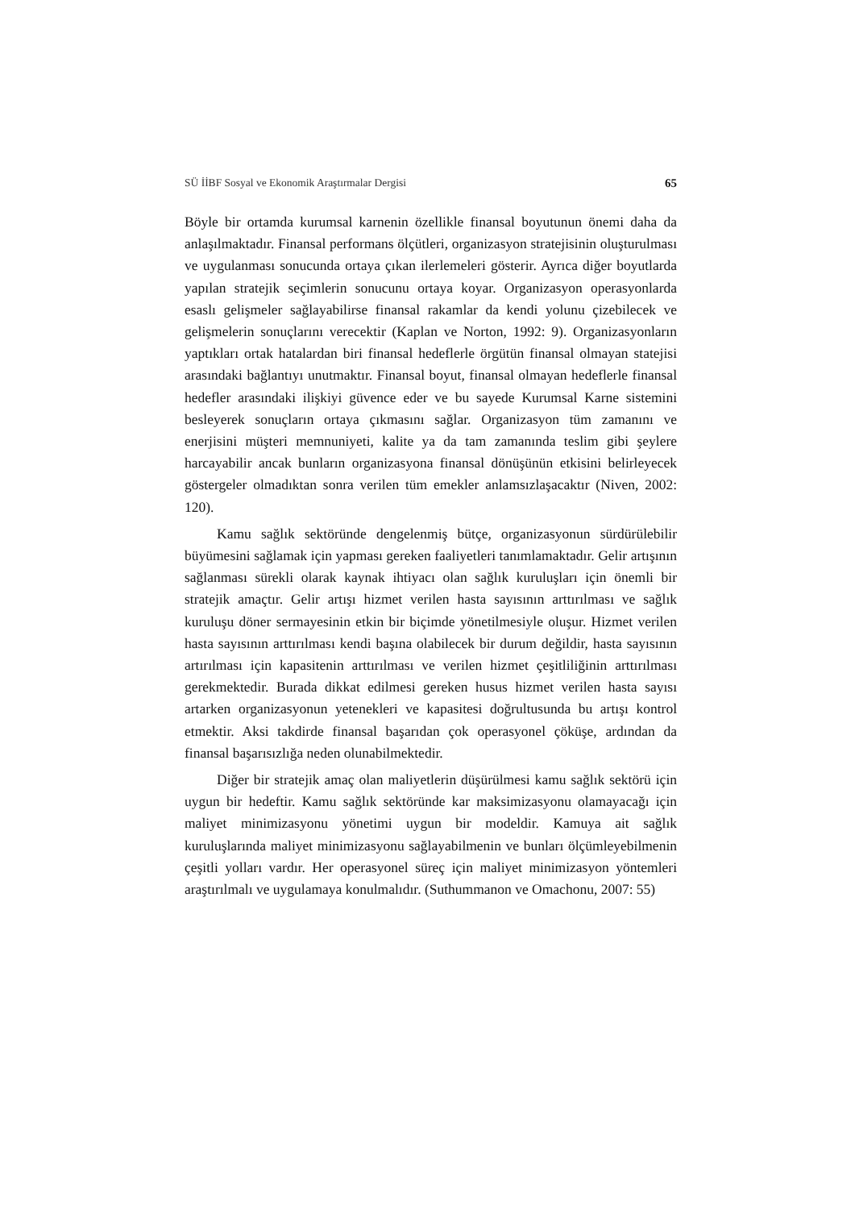SÜ İİBF Sosyal ve Ekonomik Araştırmalar Dergisi 65
Böyle bir ortamda kurumsal karnenin özellikle finansal boyutunun önemi daha da anlaşılmaktadır. Finansal performans ölçütleri, organizasyon stratejisinin oluşturulması ve uygulanması sonucunda ortaya çıkan ilerlemeleri gösterir. Ayrıca diğer boyutlarda yapılan stratejik seçimlerin sonucunu ortaya koyar. Organizasyon operasyonlarda esaslı gelişmeler sağlayabilirse finansal rakamlar da kendi yolunu çizebilecek ve gelişmelerin sonuçlarını verecektir (Kaplan ve Norton, 1992: 9). Organizasyonların yaptıkları ortak hatalardan biri finansal hedeflerle örgütün finansal olmayan statejisi arasındaki bağlantıyı unutmaktır. Finansal boyut, finansal olmayan hedeflerle finansal hedefler arasındaki ilişkiyi güvence eder ve bu sayede Kurumsal Karne sistemini besleyerek sonuçların ortaya çıkmasını sağlar. Organizasyon tüm zamanını ve enerjisini müşteri memnuniyeti, kalite ya da tam zamanında teslim gibi şeylere harcayabilir ancak bunların organizasyona finansal dönüşünün etkisini belirleyecek göstergeler olmadıktan sonra verilen tüm emekler anlamsızlaşacaktır (Niven, 2002: 120).
Kamu sağlık sektöründe dengelenmiş bütçe, organizasyonun sürdürülebilir büyümesini sağlamak için yapması gereken faaliyetleri tanımlamaktadır. Gelir artışının sağlanması sürekli olarak kaynak ihtiyacı olan sağlık kuruluşları için önemli bir stratejik amaçtır. Gelir artışı hizmet verilen hasta sayısının arttırılması ve sağlık kuruluşu döner sermayesinin etkin bir biçimde yönetilmesiyle oluşur. Hizmet verilen hasta sayısının arttırılması kendi başına olabilecek bir durum değildir, hasta sayısının artırılması için kapasitenin arttırılması ve verilen hizmet çeşitliliğinin arttırılması gerekmektedir. Burada dikkat edilmesi gereken husus hizmet verilen hasta sayısı artarken organizasyonun yetenekleri ve kapasitesi doğrultusunda bu artışı kontrol etmektir. Aksi takdirde finansal başarıdan çok operasyonel çöküşe, ardından da finansal başarısızlığa neden olunabilmektedir.
Diğer bir stratejik amaç olan maliyetlerin düşürülmesi kamu sağlık sektörü için uygun bir hedeftir. Kamu sağlık sektöründe kar maksimizasyonu olamayacağı için maliyet minimizasyonu yönetimi uygun bir modeldir. Kamuya ait sağlık kuruluşlarında maliyet minimizasyonu sağlayabilmenin ve bunları ölçümleyebilmenin çeşitli yolları vardır. Her operasyonel süreç için maliyet minimizasyon yöntemleri araştırılmalı ve uygulamaya konulmalıdır. (Suthummanon ve Omachonu, 2007: 55)